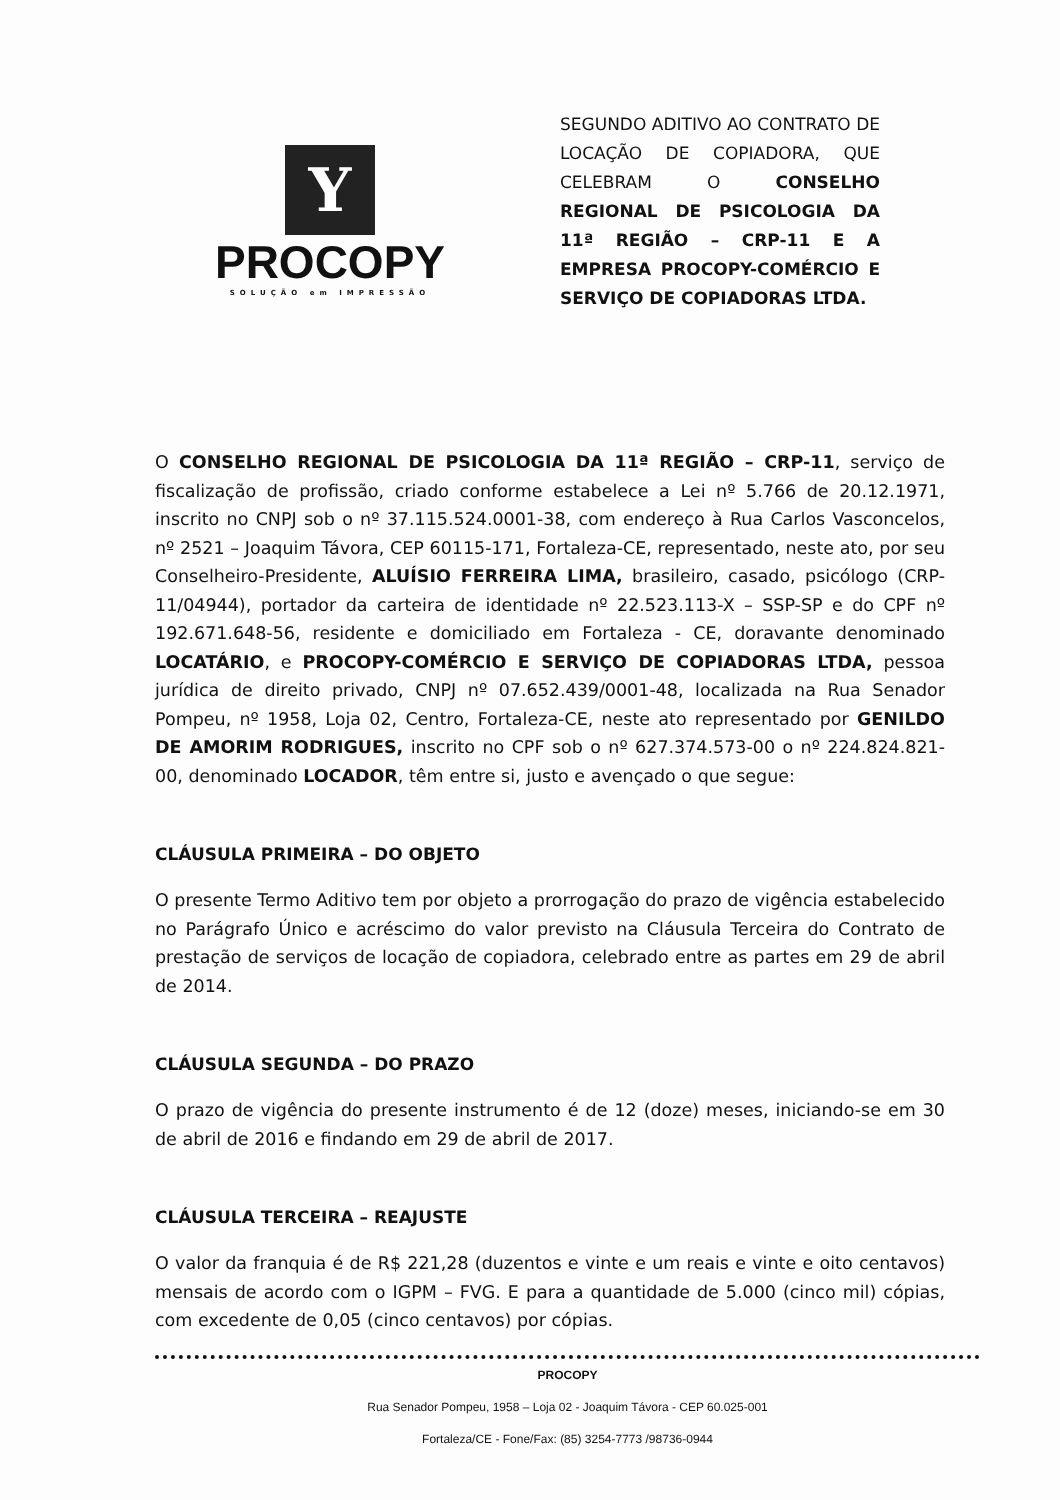Y
PROCOPY
SOLUÇÃO em IMPRESSÃO
SEGUNDO ADITIVO AO CONTRATO DE LOCAÇÃO DE COPIADORA, QUE CELEBRAM O CONSELHO REGIONAL DE PSICOLOGIA DA 11ª REGIÃO – CRP-11 E A EMPRESA PROCOPY-COMÉRCIO E SERVIÇO DE COPIADORAS LTDA.
O CONSELHO REGIONAL DE PSICOLOGIA DA 11ª REGIÃO – CRP-11, serviço de fiscalização de profissão, criado conforme estabelece a Lei nº 5.766 de 20.12.1971, inscrito no CNPJ sob o nº 37.115.524.0001-38, com endereço à Rua Carlos Vasconcelos, nº 2521 – Joaquim Távora, CEP 60115-171, Fortaleza-CE, representado, neste ato, por seu Conselheiro-Presidente, ALUÍSIO FERREIRA LIMA, brasileiro, casado, psicólogo (CRP-11/04944), portador da carteira de identidade nº 22.523.113-X – SSP-SP e do CPF nº 192.671.648-56, residente e domiciliado em Fortaleza - CE, doravante denominado LOCATÁRIO, e PROCOPY-COMÉRCIO E SERVIÇO DE COPIADORAS LTDA, pessoa jurídica de direito privado, CNPJ nº 07.652.439/0001-48, localizada na Rua Senador Pompeu, nº 1958, Loja 02, Centro, Fortaleza-CE, neste ato representado por GENILDO DE AMORIM RODRIGUES, inscrito no CPF sob o nº 627.374.573-00 o nº 224.824.821-00, denominado LOCADOR, têm entre si, justo e avençado o que segue:
CLÁUSULA PRIMEIRA – DO OBJETO
O presente Termo Aditivo tem por objeto a prorrogação do prazo de vigência estabelecido no Parágrafo Único e acréscimo do valor previsto na Cláusula Terceira do Contrato de prestação de serviços de locação de copiadora, celebrado entre as partes em 29 de abril de 2014.
CLÁUSULA SEGUNDA – DO PRAZO
O prazo de vigência do presente instrumento é de 12 (doze) meses, iniciando-se em 30 de abril de 2016 e findando em 29 de abril de 2017.
CLÁUSULA TERCEIRA – REAJUSTE
O valor da franquia é de R$ 221,28 (duzentos e vinte e um reais e vinte e oito centavos) mensais de acordo com o IGPM – FVG. E para a quantidade de 5.000 (cinco mil) cópias, com excedente de 0,05 (cinco centavos) por cópias.
PROCOPY
Rua Senador Pompeu, 1958 – Loja 02 - Joaquim Távora - CEP 60.025-001
Fortaleza/CE - Fone/Fax: (85) 3254-7773 /98736-0944